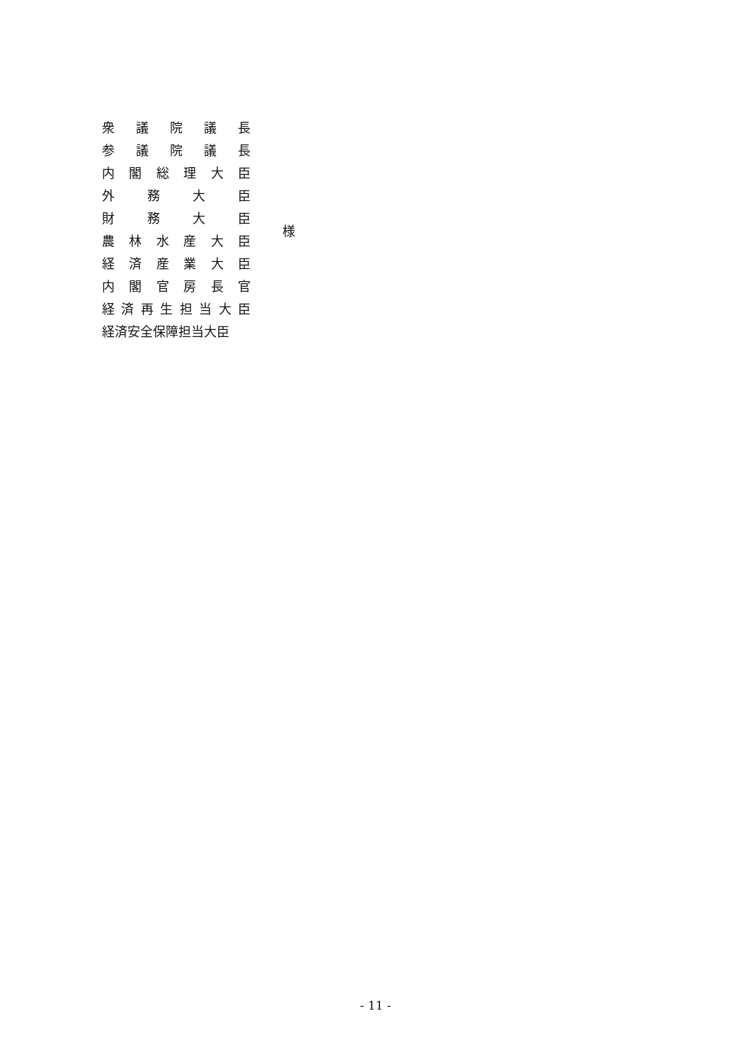衆 議 院 議 長
参 議 院 議 長
内 閣 総 理 大 臣
外 務 大 臣
財 務 大 臣
農 林 水 産 大 臣
経 済 産 業 大 臣
内 閣 官 房 長 官
経 済 再 生 担 当 大 臣
経済安全保障担当大臣
様
- 11 -